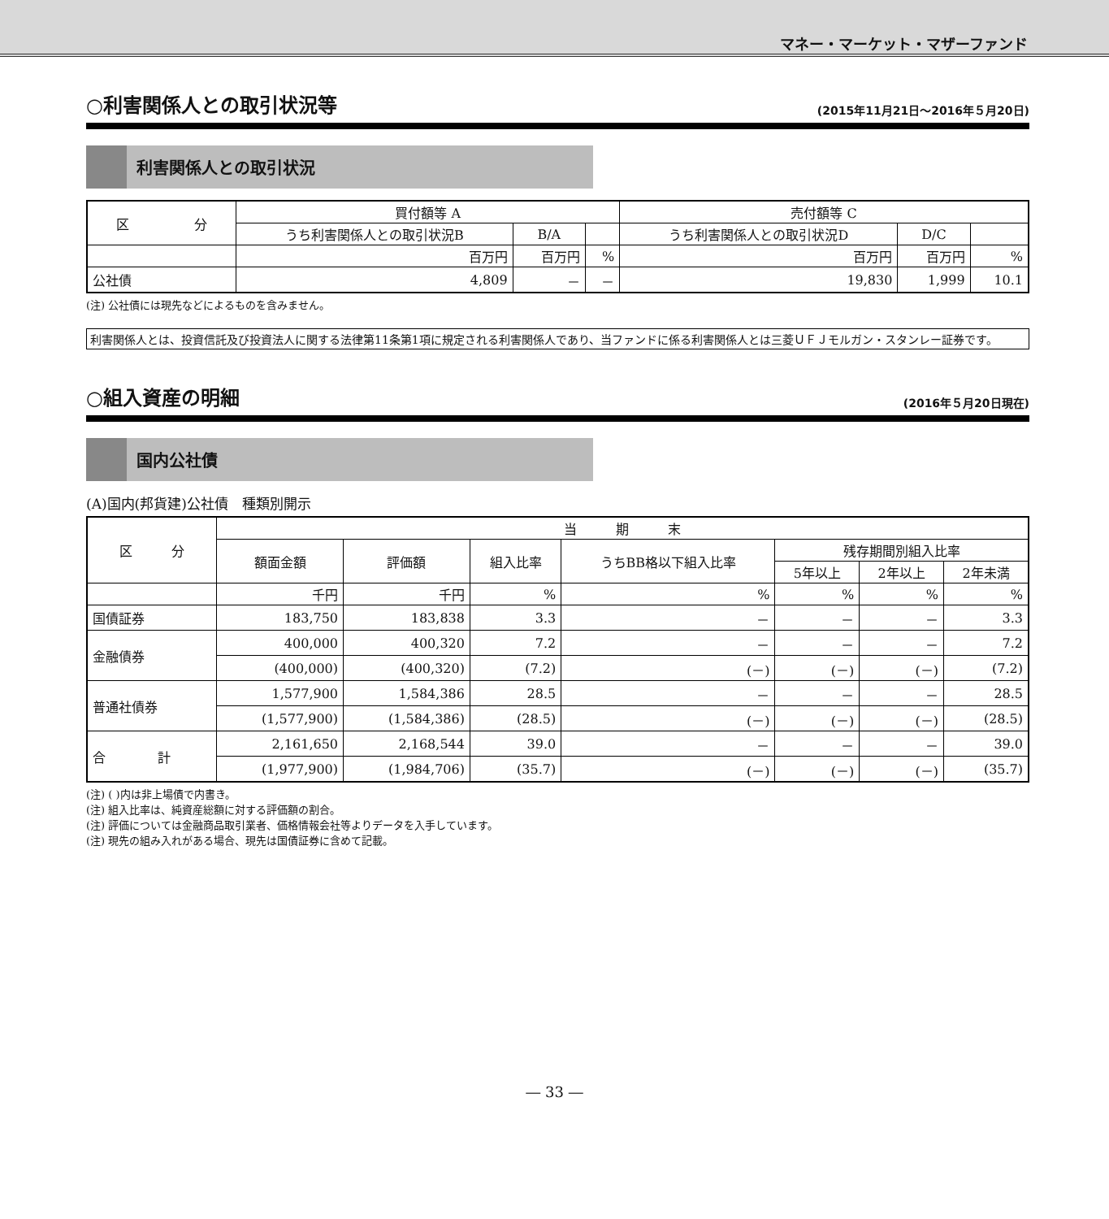マネー・マーケット・マザーファンド
○利害関係人との取引状況等 (2015年11月21日～2016年５月20日)
利害関係人との取引状況
| 区 分 | 買付額等 A | | | 売付額等 C | | |
| --- | --- | --- | --- | --- | --- | --- |
| | うち利害関係人との取引状況B | B/A | | うち利害関係人との取引状況D | D/C | |
| | 百万円 | 百万円 | % | 百万円 | 百万円 | % |
| 公社債 | 4,809 | － | － | 19,830 | 1,999 | 10.1 |
(注) 公社債には現先などによるものを含みません。
利害関係人とは、投資信託及び投資法人に関する法律第11条第1項に規定される利害関係人であり、当ファンドに係る利害関係人とは三菱ＵＦＪモルガン・スタンレー証券です。
○組入資産の明細 (2016年５月20日現在)
国内公社債
(A)国内(邦貨建)公社債　種類別開示
| 区 分 | 当 期 末 | | | | | | |
| --- | --- | --- | --- | --- | --- | --- | --- |
| | 額面金額 | 評価額 | 組入比率 | うちBB格以下組入比率 | 残存期間別組入比率 | | |
| | | | | | 5年以上 | 2年以上 | 2年未満 |
| | 千円 | 千円 | % | % | % | % | % |
| 国債証券 | 183,750 | 183,838 | 3.3 | － | － | － | 3.3 |
| 金融債券 | 400,000 | 400,320 | 7.2 | － | － | － | 7.2 |
| | (400,000) | (400,320) | (7.2) | (－) | (－) | (－) | (7.2) |
| 普通社債券 | 1,577,900 | 1,584,386 | 28.5 | － | － | － | 28.5 |
| | (1,577,900) | (1,584,386) | (28.5) | (－) | (－) | (－) | (28.5) |
| 合 計 | 2,161,650 | 2,168,544 | 39.0 | － | － | － | 39.0 |
| | (1,977,900) | (1,984,706) | (35.7) | (－) | (－) | (－) | (35.7) |
(注) ( )内は非上場債で内書き。
(注) 組入比率は、純資産総額に対する評価額の割合。
(注) 評価については金融商品取引業者、価格情報会社等よりデータを入手しています。
(注) 現先の組み入れがある場合、現先は国債証券に含めて記載。
― 33 ―